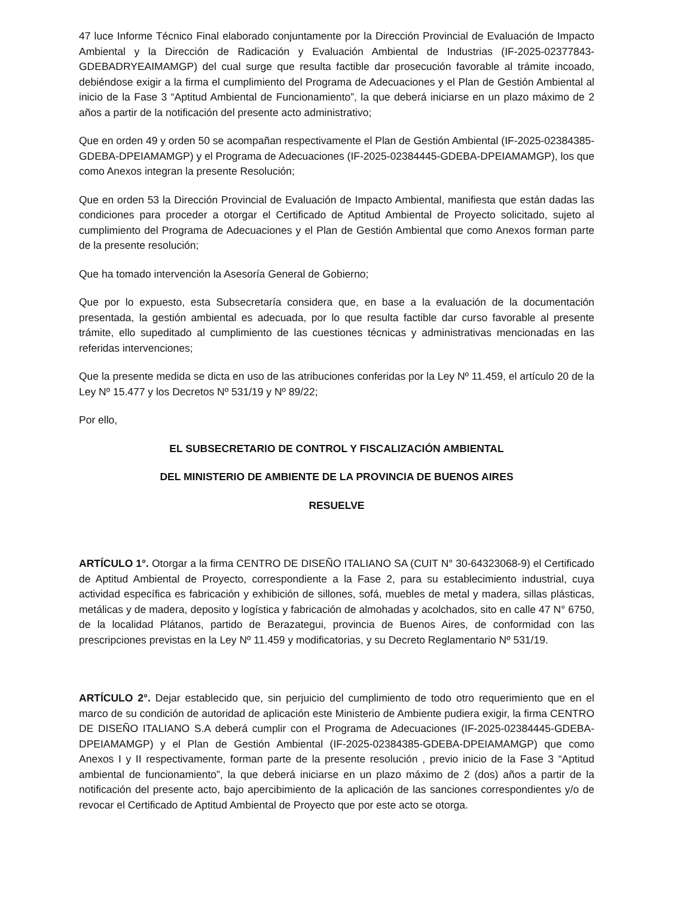47 luce Informe Técnico Final elaborado conjuntamente por la Dirección Provincial de Evaluación de Impacto Ambiental y la Dirección de Radicación y Evaluación Ambiental de Industrias (IF-2025-02377843-GDEBADRYEAIMAMGP) del cual surge que resulta factible dar prosecución favorable al trámite incoado, debiéndose exigir a la firma el cumplimiento del Programa de Adecuaciones y el Plan de Gestión Ambiental al inicio de la Fase 3 “Aptitud Ambiental de Funcionamiento”, la que deberá iniciarse en un plazo máximo de 2 años a partir de la notificación del presente acto administrativo;
Que en orden 49 y orden 50 se acompañan respectivamente el Plan de Gestión Ambiental (IF-2025-02384385- GDEBA-DPEIAMAMGP) y el Programa de Adecuaciones (IF-2025-02384445-GDEBA-DPEIAMAMGP), los que como Anexos integran la presente Resolución;
Que en orden 53 la Dirección Provincial de Evaluación de Impacto Ambiental, manifiesta que están dadas las condiciones para proceder a otorgar el Certificado de Aptitud Ambiental de Proyecto solicitado, sujeto al cumplimiento del Programa de Adecuaciones y el Plan de Gestión Ambiental que como Anexos forman parte de la presente resolución;
Que ha tomado intervención la Asesoría General de Gobierno;
Que por lo expuesto, esta Subsecretaría considera que, en base a la evaluación de la documentación presentada, la gestión ambiental es adecuada, por lo que resulta factible dar curso favorable al presente trámite, ello supeditado al cumplimiento de las cuestiones técnicas y administrativas mencionadas en las referidas intervenciones;
Que la presente medida se dicta en uso de las atribuciones conferidas por la Ley Nº 11.459, el artículo 20 de la Ley Nº 15.477 y los Decretos Nº 531/19 y Nº 89/22;
Por ello,
EL SUBSECRETARIO DE CONTROL Y FISCALIZACIÓN AMBIENTAL
DEL MINISTERIO DE AMBIENTE DE LA PROVINCIA DE BUENOS AIRES
RESUELVE
ARTÍCULO 1°. Otorgar a la firma CENTRO DE DISEÑO ITALIANO SA (CUIT N° 30-64323068-9) el Certificado de Aptitud Ambiental de Proyecto, correspondiente a la Fase 2, para su establecimiento industrial, cuya actividad específica es fabricación y exhibición de sillones, sofá, muebles de metal y madera, sillas plásticas, metálicas y de madera, deposito y logística y fabricación de almohadas y acolchados, sito en calle 47 N° 6750, de la localidad Plátanos, partido de Berazategui, provincia de Buenos Aires, de conformidad con las prescripciones previstas en la Ley Nº 11.459 y modificatorias, y su Decreto Reglamentario Nº 531/19.
ARTÍCULO 2°. Dejar establecido que, sin perjuicio del cumplimiento de todo otro requerimiento que en el marco de su condición de autoridad de aplicación este Ministerio de Ambiente pudiera exigir, la firma CENTRO DE DISEÑO ITALIANO S.A deberá cumplir con el Programa de Adecuaciones (IF-2025-02384445-GDEBA-DPEIAMAMGP) y el Plan de Gestión Ambiental (IF-2025-02384385-GDEBA-DPEIAMAMGP) que como Anexos I y II respectivamente, forman parte de la presente resolución , previo inicio de la Fase 3 “Aptitud ambiental de funcionamiento”, la que deberá iniciarse en un plazo máximo de 2 (dos) años a partir de la notificación del presente acto, bajo apercibimiento de la aplicación de las sanciones correspondientes y/o de revocar el Certificado de Aptitud Ambiental de Proyecto que por este acto se otorga.